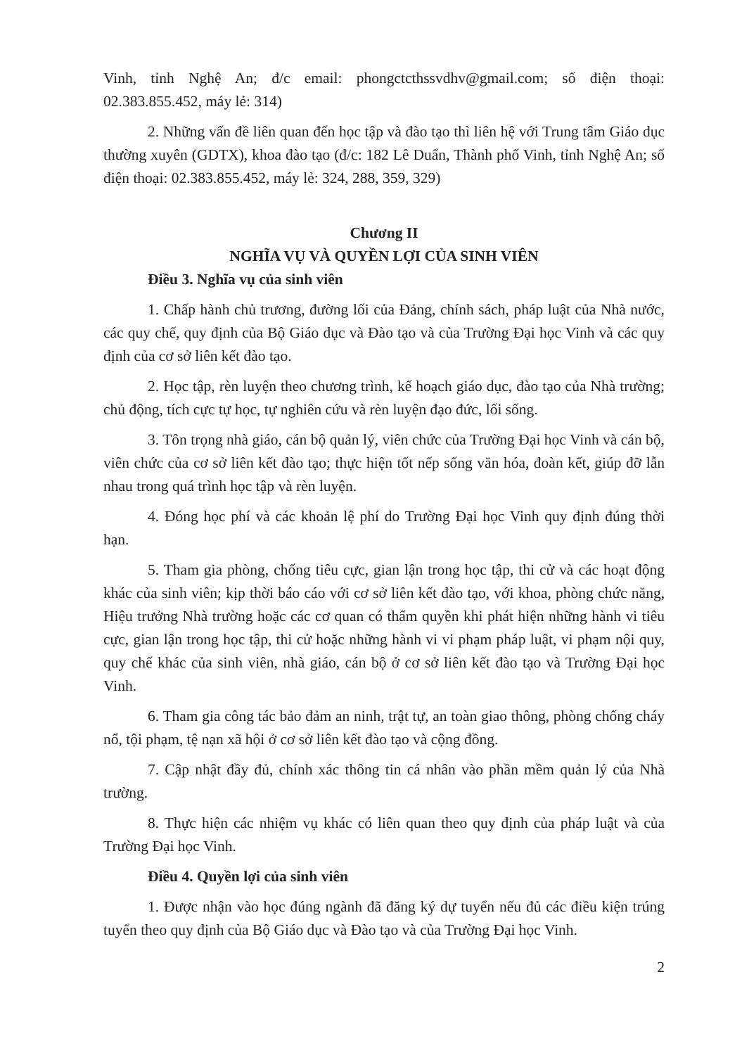Vinh, tỉnh Nghệ An; đ/c email: phongctcthssvdhv@gmail.com; số điện thoại: 02.383.855.452, máy lẻ: 314)
2. Những vấn đề liên quan đến học tập và đào tạo thì liên hệ với Trung tâm Giáo dục thường xuyên (GDTX), khoa đào tạo (đ/c: 182 Lê Duẩn, Thành phố Vinh, tỉnh Nghệ An; số điện thoại: 02.383.855.452, máy lẻ: 324, 288, 359, 329)
Chương II
NGHĨA VỤ VÀ QUYỀN LỢI CỦA SINH VIÊN
Điều 3. Nghĩa vụ của sinh viên
1. Chấp hành chủ trương, đường lối của Đảng, chính sách, pháp luật của Nhà nước, các quy chế, quy định của Bộ Giáo dục và Đào tạo và của Trường Đại học Vinh và các quy định của cơ sở liên kết đào tạo.
2. Học tập, rèn luyện theo chương trình, kế hoạch giáo dục, đào tạo của Nhà trường; chủ động, tích cực tự học, tự nghiên cứu và rèn luyện đạo đức, lối sống.
3. Tôn trọng nhà giáo, cán bộ quản lý, viên chức của Trường Đại học Vinh và cán bộ, viên chức của cơ sở liên kết đào tạo; thực hiện tốt nếp sống văn hóa, đoàn kết, giúp đỡ lẫn nhau trong quá trình học tập và rèn luyện.
4. Đóng học phí và các khoản lệ phí do Trường Đại học Vinh quy định đúng thời hạn.
5. Tham gia phòng, chống tiêu cực, gian lận trong học tập, thi cử và các hoạt động khác của sinh viên; kịp thời báo cáo với cơ sở liên kết đào tạo, với khoa, phòng chức năng, Hiệu trưởng Nhà trường hoặc các cơ quan có thẩm quyền khi phát hiện những hành vi tiêu cực, gian lận trong học tập, thi cử hoặc những hành vi vi phạm pháp luật, vi phạm nội quy, quy chế khác của sinh viên, nhà giáo, cán bộ ở cơ sở liên kết đào tạo và Trường Đại học Vinh.
6. Tham gia công tác bảo đảm an ninh, trật tự, an toàn giao thông, phòng chống cháy nổ, tội phạm, tệ nạn xã hội ở cơ sở liên kết đào tạo và cộng đồng.
7. Cập nhật đầy đủ, chính xác thông tin cá nhân vào phần mềm quản lý của Nhà trường.
8. Thực hiện các nhiệm vụ khác có liên quan theo quy định của pháp luật và của Trường Đại học Vinh.
Điều 4. Quyền lợi của sinh viên
1. Được nhận vào học đúng ngành đã đăng ký dự tuyển nếu đủ các điều kiện trúng tuyển theo quy định của Bộ Giáo dục và Đào tạo và của Trường Đại học Vinh.
2